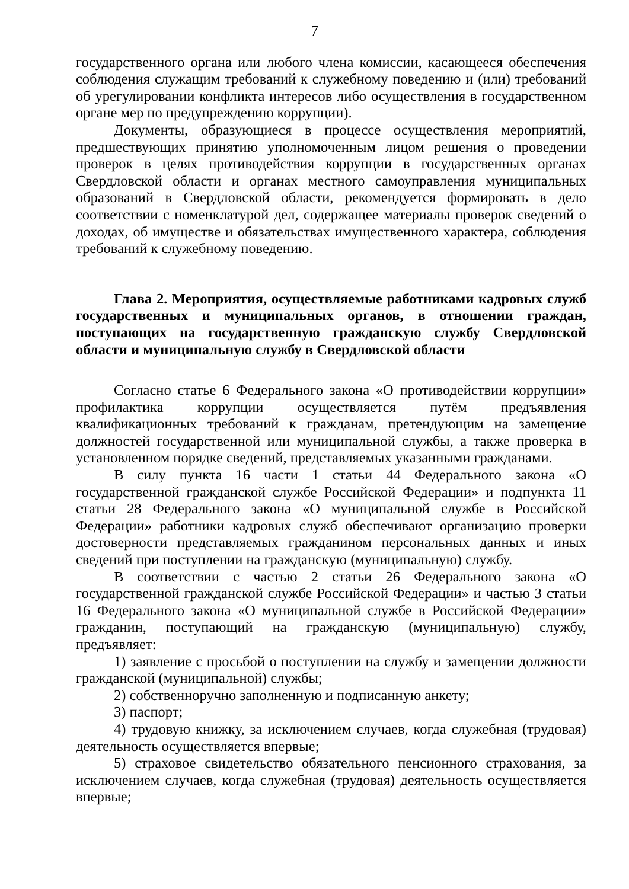7
государственного органа или любого члена комиссии, касающееся обеспечения соблюдения служащим требований к служебному поведению и (или) требований об урегулировании конфликта интересов либо осуществления в государственном органе мер по предупреждению коррупции).
Документы, образующиеся в процессе осуществления мероприятий, предшествующих принятию уполномоченным лицом решения о проведении проверок в целях противодействия коррупции в государственных органах Свердловской области и органах местного самоуправления муниципальных образований в Свердловской области, рекомендуется формировать в дело соответствии с номенклатурой дел, содержащее материалы проверок сведений о доходах, об имуществе и обязательствах имущественного характера, соблюдения требований к служебному поведению.
Глава 2. Мероприятия, осуществляемые работниками кадровых служб государственных и муниципальных органов, в отношении граждан, поступающих на государственную гражданскую службу Свердловской области и муниципальную службу в Свердловской области
Согласно статье 6 Федерального закона «О противодействии коррупции» профилактика коррупции осуществляется путём предъявления квалификационных требований к гражданам, претендующим на замещение должностей государственной или муниципальной службы, а также проверка в установленном порядке сведений, представляемых указанными гражданами.
В силу пункта 16 части 1 статьи 44 Федерального закона «О государственной гражданской службе Российской Федерации» и подпункта 11 статьи 28 Федерального закона «О муниципальной службе в Российской Федерации» работники кадровых служб обеспечивают организацию проверки достоверности представляемых гражданином персональных данных и иных сведений при поступлении на гражданскую (муниципальную) службу.
В соответствии с частью 2 статьи 26 Федерального закона «О государственной гражданской службе Российской Федерации» и частью 3 статьи 16 Федерального закона «О муниципальной службе в Российской Федерации» гражданин, поступающий на гражданскую (муниципальную) службу, предъявляет:
1) заявление с просьбой о поступлении на службу и замещении должности гражданской (муниципальной) службы;
2) собственноручно заполненную и подписанную анкету;
3) паспорт;
4) трудовую книжку, за исключением случаев, когда служебная (трудовая) деятельность осуществляется впервые;
5) страховое свидетельство обязательного пенсионного страхования, за исключением случаев, когда служебная (трудовая) деятельность осуществляется впервые;